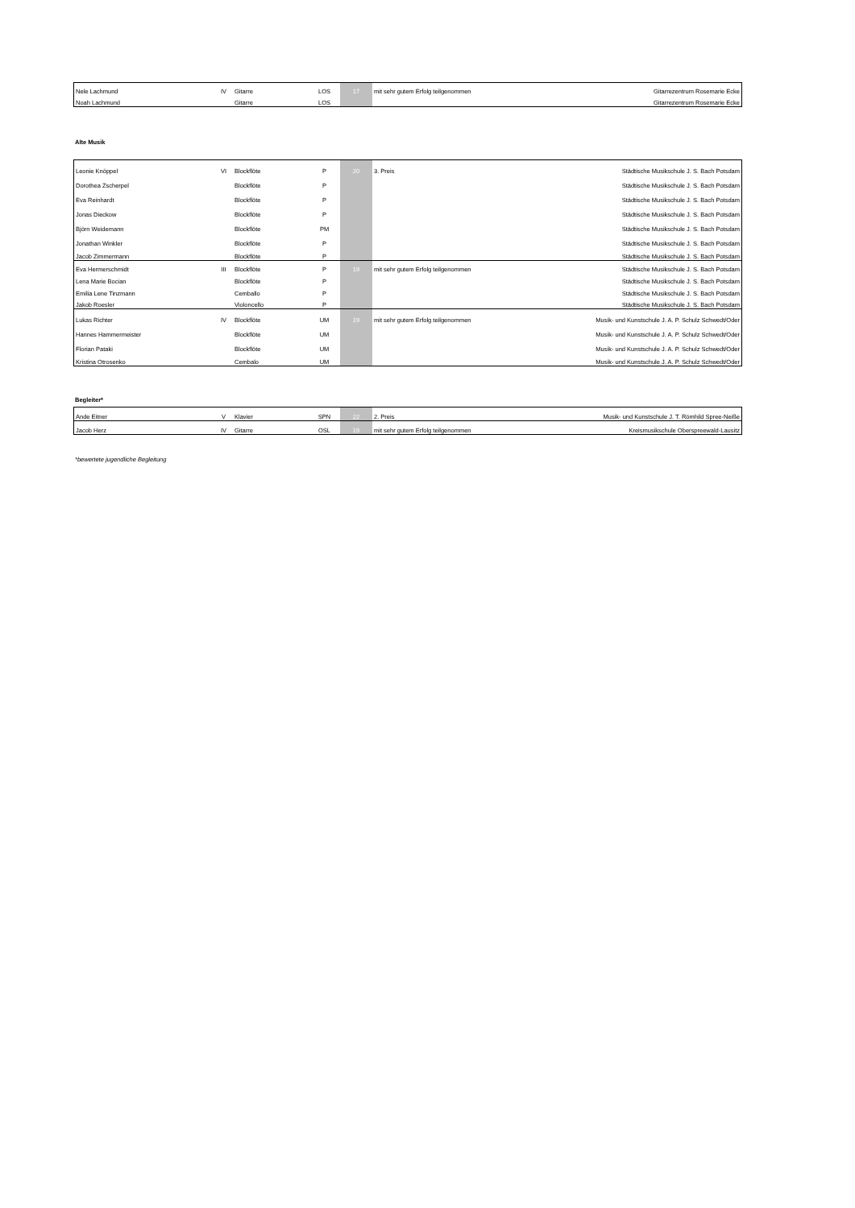| Nele Lachmund | IV | Gitarre | LOS | 17 | mit sehr gutem Erfolg teilgenommen | Gitarrezentrum Rosemarie Ecke |
| Noah Lachmund | | Gitarre | LOS | | | Gitarrezentrum Rosemarie Ecke |
Alte Musik
| Leonie Knöppel | VI | Blockflöte | P | 20 | 3. Preis | Städtische Musikschule J. S. Bach Potsdam |
| Dorothea Zscherpel | | Blockflöte | P | | | Städtische Musikschule J. S. Bach Potsdam |
| Eva Reinhardt | | Blockflöte | P | | | Städtische Musikschule J. S. Bach Potsdam |
| Jonas Dieckow | | Blockflöte | P | | | Städtische Musikschule J. S. Bach Potsdam |
| Björn Weidemann | | Blockflöte | PM | | | Städtische Musikschule J. S. Bach Potsdam |
| Jonathan Winkler | | Blockflöte | P | | | Städtische Musikschule J. S. Bach Potsdam |
| Jacob Zimmermann | | Blockflöte | P | | | Städtische Musikschule J. S. Bach Potsdam |
| Eva Hermerschmidt | III | Blockflöte | P | 19 | mit sehr gutem Erfolg teilgenommen | Städtische Musikschule J. S. Bach Potsdam |
| Lena Marie Bocian | | Blockflöte | P | | | Städtische Musikschule J. S. Bach Potsdam |
| Emilia Lene Tinzmann | | Cemballo | P | | | Städtische Musikschule J. S. Bach Potsdam |
| Jakob Roesler | | Violoncello | P | | | Städtische Musikschule J. S. Bach Potsdam |
| Lukas Richter | IV | Blockflöte | UM | 19 | mit sehr gutem Erfolg teilgenommen | Musik- und Kunstschule J. A. P. Schulz Schwedt/Oder |
| Hannes Hammermeister | | Blockflöte | UM | | | Musik- und Kunstschule J. A. P. Schulz Schwedt/Oder |
| Florian Pataki | | Blockflöte | UM | | | Musik- und Kunstschule J. A. P. Schulz Schwedt/Oder |
| Kristina Otrosenko | | Cembalo | UM | | | Musik- und Kunstschule J. A. P. Schulz Schwedt/Oder |
Begleiter*
| Ande Eitner | V | Klavier | SPN | 22 | 2. Preis | Musik- und Kunstschule J. T. Römhild Spree-Neiße |
| Jacob Herz | IV | Gitarre | OSL | 19 | mit sehr gutem Erfolg teilgenommen | Kreismusikschule Oberspreewald-Lausitz |
*bewertete jugendliche Begleitung